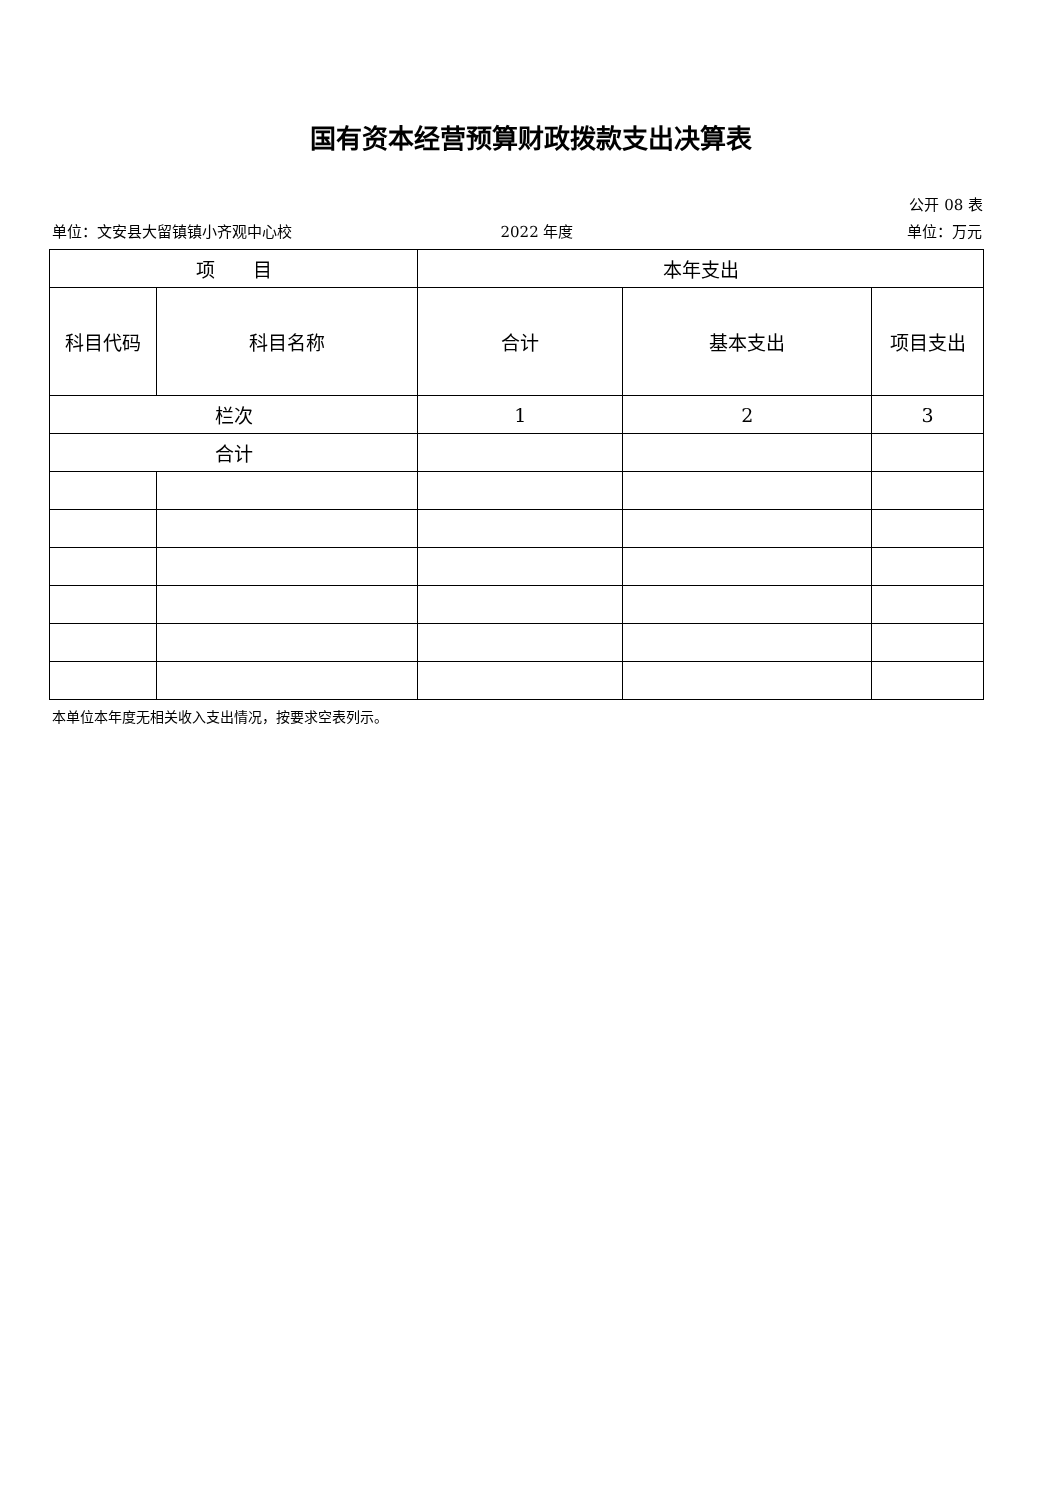国有资本经营预算财政拨款支出决算表
公开 08 表
单位：文安县大留镇镇小齐观中心校 2022 年度 单位：万元
| 项 目 | | 本年支出 | | |
| --- | --- | --- | --- | --- |
| 科目代码 | 科目名称 | 合计 | 基本支出 | 项目支出 |
| 栏次 | | 1 | 2 | 3 |
| 合计 | | | | |
本单位本年度无相关收入支出情况，按要求空表列示。